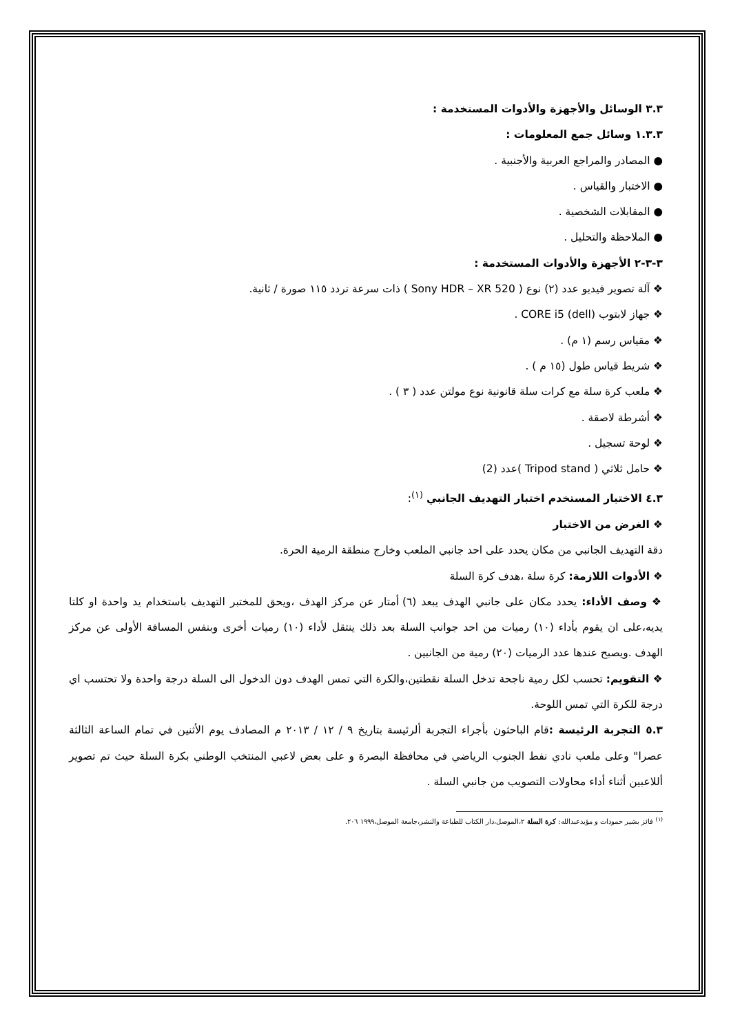٣.٣ الوسائل والأجهزة والأدوات المستخدمة :
١.٣.٣ وسائل جمع المعلومات :
● المصادر والمراجع العربية والأجنبية .
● الاختبار والقياس .
● المقابلات الشخصية .
● الملاحظة والتحليل .
٣-٣-٢ الأجهزة والأدوات المستخدمة :
❖ آلة تصوير فيديو عدد (٢) نوع ( Sony HDR – XR 520 ) ذات سرعة تردد ١١٥ صورة / ثانية.
❖ جهاز لابتوب (dell) CORE i5 .
❖ مقياس رسم (١ م) .
❖ شريط قياس طول (١٥ م ) .
❖ ملعب كرة سلة مع كرات سلة قانونية نوع مولتن عدد ( ٣ ) .
❖ أشرطة لاصقة .
❖ لوحة تسجيل .
❖ حامل ثلاثي ( Tripod stand )عدد (2)
٤.٣ الاختبار المستخدم اختبار التهديف الجانبي <sup>(١)</sup>:
❖ الغرض من الاختبار
دقة التهديف الجانبي من مكان يحدد على احد جانبي الملعب وخارج منطقة الرمية الحرة.
❖ الأدوات اللازمة: كرة سلة ،هدف كرة السلة
❖ وصف الأداء: يحدد مكان على جانبي الهدف يبعد (٦) أمتار عن مركز الهدف ،ويحق للمختبر التهديف باستخدام يد واحدة او كلتا يديه،على ان يقوم بأداء (١٠) رميات من احد جوانب السلة بعد ذلك ينتقل لأداء (١٠) رميات أخرى وبنفس المسافة الأولى عن مركز الهدف .ويصبح عندها عدد الرميات (٢٠) رمية من الجانبين .
❖ التقويم: تحسب لكل رمية ناجحة تدخل السلة نقطتين،والكرة التي تمس الهدف دون الدخول الى السلة درجة واحدة ولا تحتسب اي درجة للكرة التي تمس اللوحة.
٥.٣ التجربة الرئيسة : قام الباحثون بأجراء التجربة ألرئيسة بتاريخ ٩ / ١٢ / ٢٠١٣ م المصادف يوم الأثنين في تمام الساعة الثالثة عصرا" وعلى ملعب نادي نفط الجنوب الرياضي في محافظة البصرة و على بعض لاعبي المنتخب الوطني بكرة السلة حيث تم تصوير أللاعبين أثناء أداء محاولات التصويب من جانبي السلة .
<sup>(١)</sup> فائز بشير حمودات و مؤيدعبدالله: كرة السلة ٢،الموصل،دار الكتاب للطباعة والنشر،جامعة الموصل،١٩٩٩ ٢٠٦.